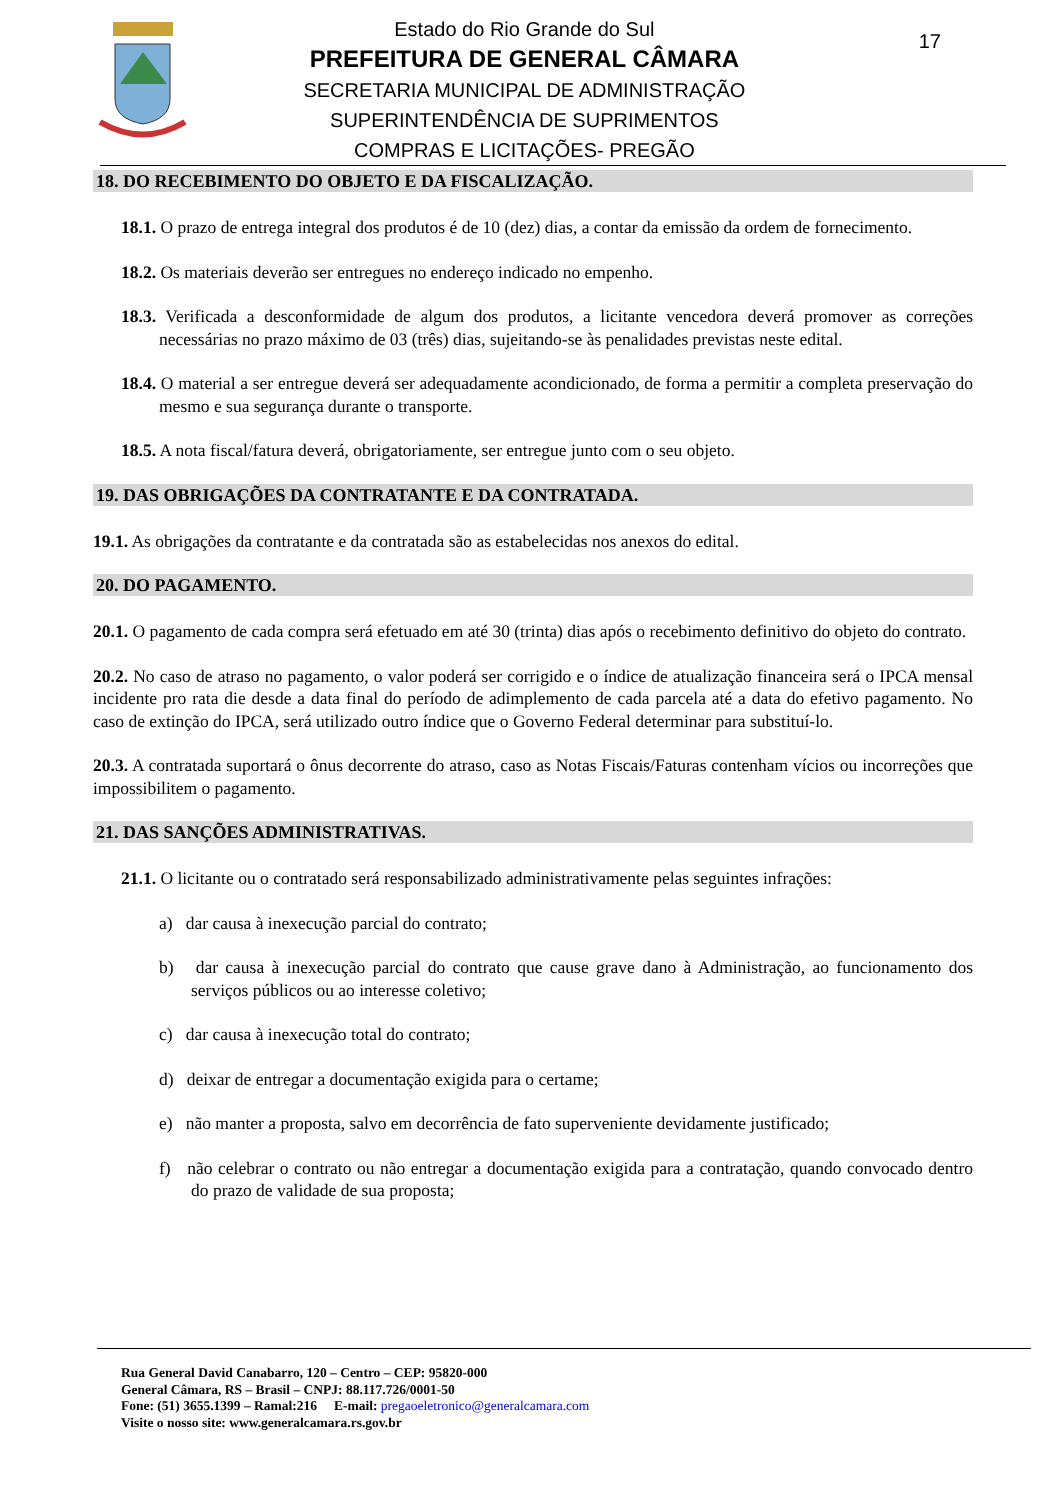Estado do Rio Grande do Sul
PREFEITURA DE GENERAL CÂMARA
SECRETARIA MUNICIPAL DE ADMINISTRAÇÃO
SUPERINTENDÊNCIA DE SUPRIMENTOS
COMPRAS E LICITAÇÕES- PREGÃO
17
18. DO RECEBIMENTO DO OBJETO E DA FISCALIZAÇÃO.
18.1. O prazo de entrega integral dos produtos é de 10 (dez) dias, a contar da emissão da ordem de fornecimento.
18.2. Os materiais deverão ser entregues no endereço indicado no empenho.
18.3. Verificada a desconformidade de algum dos produtos, a licitante vencedora deverá promover as correções necessárias no prazo máximo de 03 (três) dias, sujeitando-se às penalidades previstas neste edital.
18.4. O material a ser entregue deverá ser adequadamente acondicionado, de forma a permitir a completa preservação do mesmo e sua segurança durante o transporte.
18.5. A nota fiscal/fatura deverá, obrigatoriamente, ser entregue junto com o seu objeto.
19. DAS OBRIGAÇÕES DA CONTRATANTE E DA CONTRATADA.
19.1. As obrigações da contratante e da contratada são as estabelecidas nos anexos do edital.
20. DO PAGAMENTO.
20.1. O pagamento de cada compra será efetuado em até 30 (trinta) dias após o recebimento definitivo do objeto do contrato.
20.2. No caso de atraso no pagamento, o valor poderá ser corrigido e o índice de atualização financeira será o IPCA mensal incidente pro rata die desde a data final do período de adimplemento de cada parcela até a data do efetivo pagamento. No caso de extinção do IPCA, será utilizado outro índice que o Governo Federal determinar para substituí-lo.
20.3. A contratada suportará o ônus decorrente do atraso, caso as Notas Fiscais/Faturas contenham vícios ou incorreções que impossibilitem o pagamento.
21. DAS SANÇÕES ADMINISTRATIVAS.
21.1. O licitante ou o contratado será responsabilizado administrativamente pelas seguintes infrações:
a) dar causa à inexecução parcial do contrato;
b) dar causa à inexecução parcial do contrato que cause grave dano à Administração, ao funcionamento dos serviços públicos ou ao interesse coletivo;
c) dar causa à inexecução total do contrato;
d) deixar de entregar a documentação exigida para o certame;
e) não manter a proposta, salvo em decorrência de fato superveniente devidamente justificado;
f) não celebrar o contrato ou não entregar a documentação exigida para a contratação, quando convocado dentro do prazo de validade de sua proposta;
Rua General David Canabarro, 120 – Centro – CEP: 95820-000
General Câmara, RS – Brasil – CNPJ: 88.117.726/0001-50
Fone: (51) 3655.1399 – Ramal:216 E-mail: pregaoeletronico@generalcamara.com
Visite o nosso site: www.generalcamara.rs.gov.br